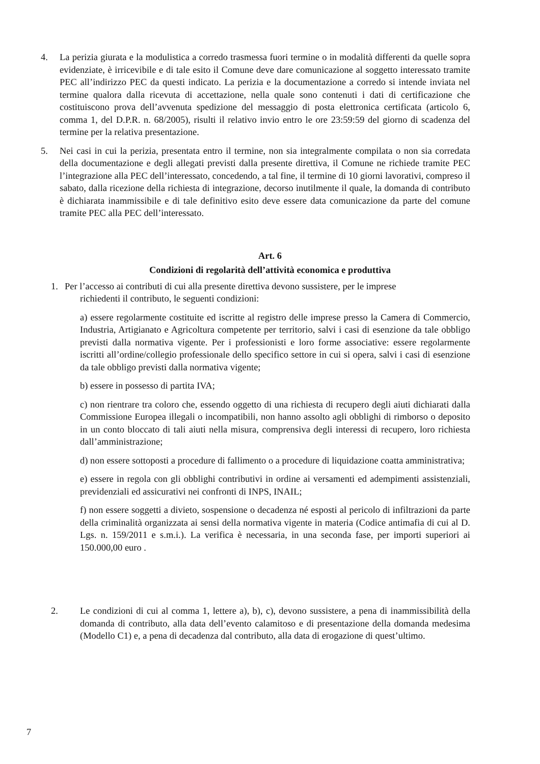4. La perizia giurata e la modulistica a corredo trasmessa fuori termine o in modalità differenti da quelle sopra evidenziate, è irricevibile e di tale esito il Comune deve dare comunicazione al soggetto interessato tramite PEC all’indirizzo PEC da questi indicato. La perizia e la documentazione a corredo si intende inviata nel termine qualora dalla ricevuta di accettazione, nella quale sono contenuti i dati di certificazione che costituiscono prova dell’avvenuta spedizione del messaggio di posta elettronica certificata (articolo 6, comma 1, del D.P.R. n. 68/2005), risulti il relativo invio entro le ore 23:59:59 del giorno di scadenza del termine per la relativa presentazione.
5. Nei casi in cui la perizia, presentata entro il termine, non sia integralmente compilata o non sia corredata della documentazione e degli allegati previsti dalla presente direttiva, il Comune ne richiede tramite PEC l’integrazione alla PEC dell’interessato, concedendo, a tal fine, il termine di 10 giorni lavorativi, compreso il sabato, dalla ricezione della richiesta di integrazione, decorso inutilmente il quale, la domanda di contributo è dichiarata inammissibile e di tale definitivo esito deve essere data comunicazione da parte del comune tramite PEC alla PEC dell’interessato.
Art. 6
Condizioni di regolarità dell’attività economica e produttiva
1. Per l’accesso ai contributi di cui alla presente direttiva devono sussistere, per le imprese
richiedenti il contributo, le seguenti condizioni:
a) essere regolarmente costituite ed iscritte al registro delle imprese presso la Camera di Commercio, Industria, Artigianato e Agricoltura competente per territorio, salvi i casi di esenzione da tale obbligo previsti dalla normativa vigente. Per i professionisti e loro forme associative: essere regolarmente iscritti all’ordine/collegio professionale dello specifico settore in cui si opera, salvi i casi di esenzione da tale obbligo previsti dalla normativa vigente;
b) essere in possesso di partita IVA;
c) non rientrare tra coloro che, essendo oggetto di una richiesta di recupero degli aiuti dichiarati dalla Commissione Europea illegali o incompatibili, non hanno assolto agli obblighi di rimborso o deposito in un conto bloccato di tali aiuti nella misura, comprensiva degli interessi di recupero, loro richiesta dall’amministrazione;
d) non essere sottoposti a procedure di fallimento o a procedure di liquidazione coatta amministrativa;
e) essere in regola con gli obblighi contributivi in ordine ai versamenti ed adempimenti assistenziali, previdenziali ed assicurativi nei confronti di INPS, INAIL;
f) non essere soggetti a divieto, sospensione o decadenza né esposti al pericolo di infiltrazioni da parte della criminalità organizzata ai sensi della normativa vigente in materia (Codice antimafia di cui al D. Lgs. n. 159/2011 e s.m.i.). La verifica è necessaria, in una seconda fase, per importi superiori ai 150.000,00 euro .
2. Le condizioni di cui al comma 1, lettere a), b), c), devono sussistere, a pena di inammissibilità della domanda di contributo, alla data dell’evento calamitoso e di presentazione della domanda medesima (Modello C1) e, a pena di decadenza dal contributo, alla data di erogazione di quest’ultimo.
7